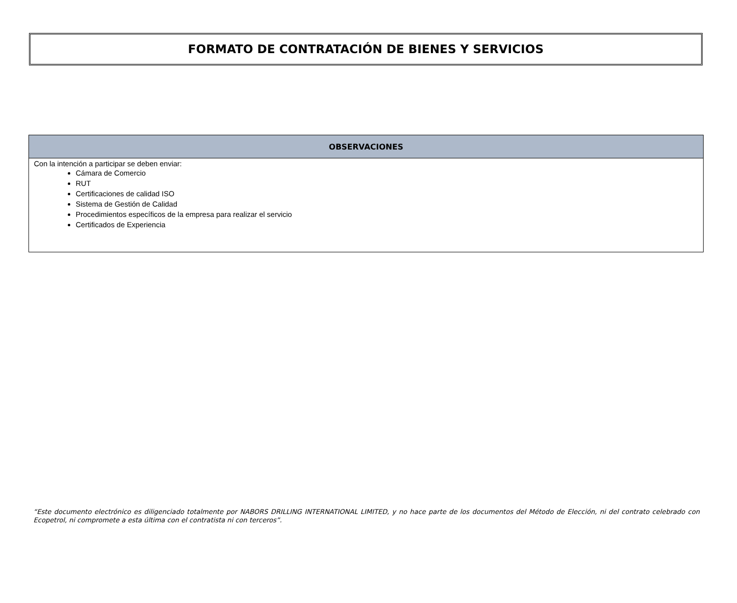FORMATO DE CONTRATACIÓN DE BIENES Y SERVICIOS
| OBSERVACIONES |
| --- |
| Con la intención a participar se deben enviar: Cámara de Comercio RUT Certificaciones de calidad ISO Sistema de Gestión de Calidad Procedimientos específicos de la empresa para realizar el servicio Certificados de Experiencia |
“Este documento electrónico es diligenciado totalmente por NABORS DRILLING INTERNATIONAL LIMITED, y no hace parte de los documentos del Método de Elección, ni del contrato celebrado con Ecopetrol, ni compromete a esta última con el contratista ni con terceros”.